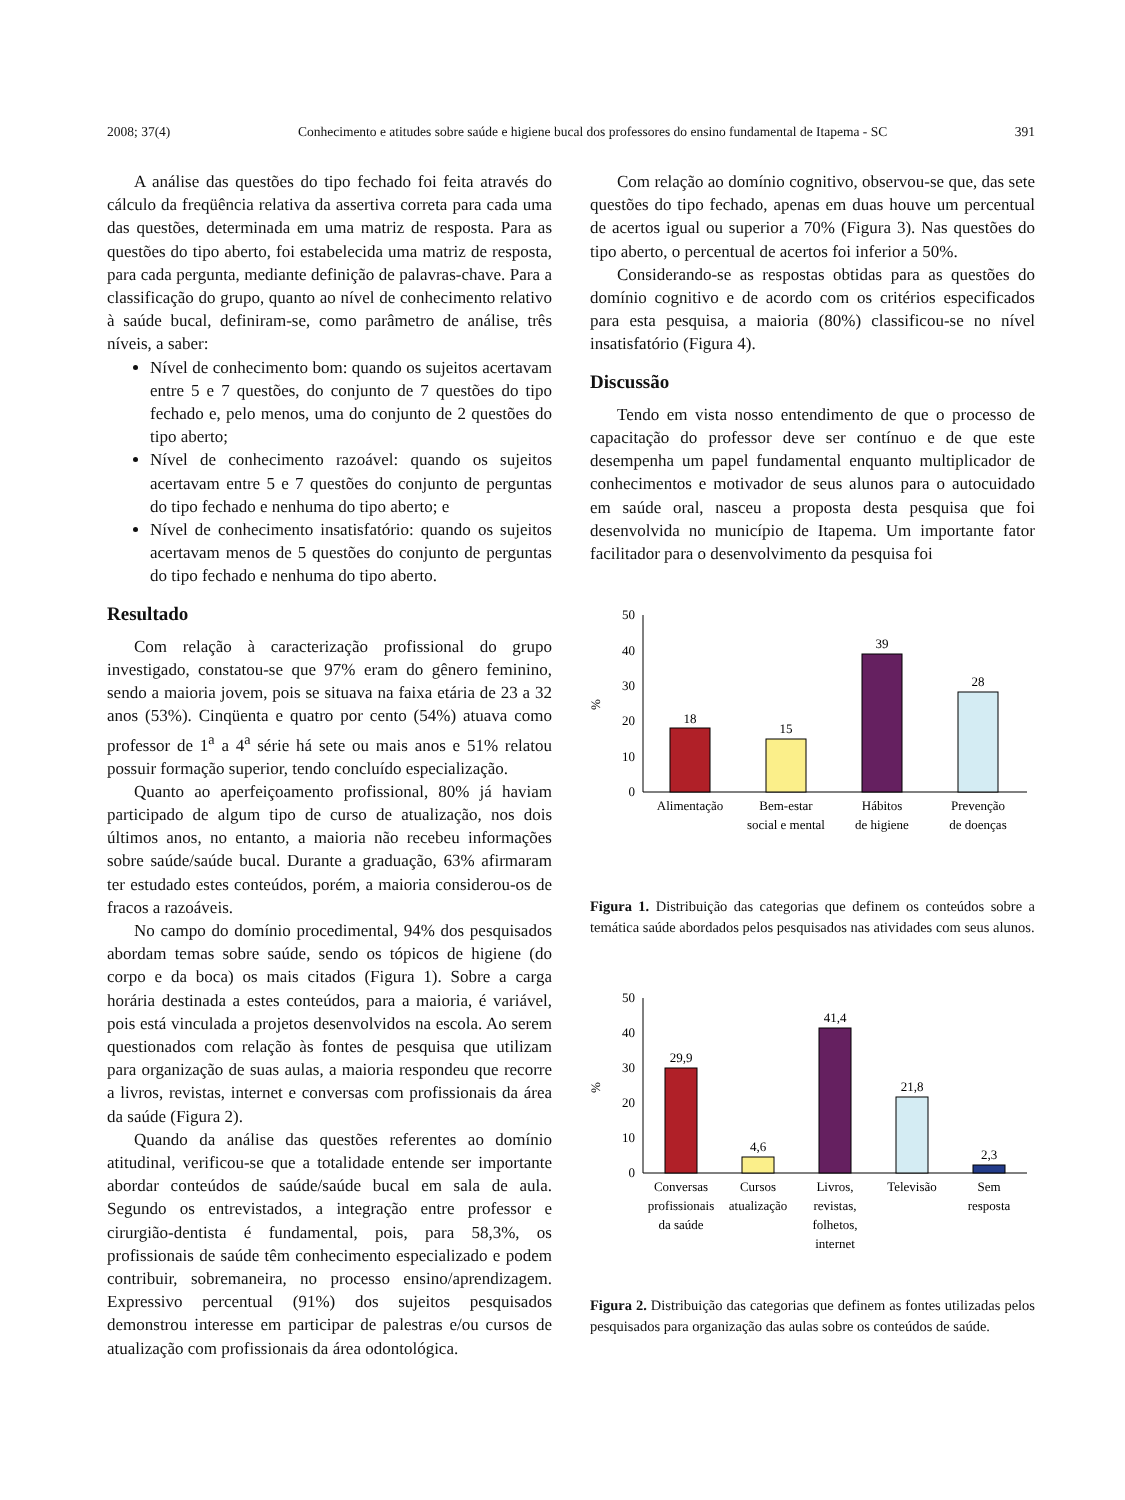2008; 37(4) Conhecimento e atitudes sobre saúde e higiene bucal dos professores do ensino fundamental de Itapema - SC 391
A análise das questões do tipo fechado foi feita através do cálculo da freqüência relativa da assertiva correta para cada uma das questões, determinada em uma matriz de resposta. Para as questões do tipo aberto, foi estabelecida uma matriz de resposta, para cada pergunta, mediante definição de palavras-chave. Para a classificação do grupo, quanto ao nível de conhecimento relativo à saúde bucal, definiram-se, como parâmetro de análise, três níveis, a saber:
Nível de conhecimento bom: quando os sujeitos acertavam entre 5 e 7 questões, do conjunto de 7 questões do tipo fechado e, pelo menos, uma do conjunto de 2 questões do tipo aberto;
Nível de conhecimento razoável: quando os sujeitos acertavam entre 5 e 7 questões do conjunto de perguntas do tipo fechado e nenhuma do tipo aberto; e
Nível de conhecimento insatisfatório: quando os sujeitos acertavam menos de 5 questões do conjunto de perguntas do tipo fechado e nenhuma do tipo aberto.
Resultado
Com relação à caracterização profissional do grupo investigado, constatou-se que 97% eram do gênero feminino, sendo a maioria jovem, pois se situava na faixa etária de 23 a 32 anos (53%). Cinqüenta e quatro por cento (54%) atuava como professor de 1<sup>a</sup> a 4<sup>a</sup> série há sete ou mais anos e 51% relatou possuir formação superior, tendo concluído especialização.
Quanto ao aperfeiçoamento profissional, 80% já haviam participado de algum tipo de curso de atualização, nos dois últimos anos, no entanto, a maioria não recebeu informações sobre saúde/saúde bucal. Durante a graduação, 63% afirmaram ter estudado estes conteúdos, porém, a maioria considerou-os de fracos a razoáveis.
No campo do domínio procedimental, 94% dos pesquisados abordam temas sobre saúde, sendo os tópicos de higiene (do corpo e da boca) os mais citados (Figura 1). Sobre a carga horária destinada a estes conteúdos, para a maioria, é variável, pois está vinculada a projetos desenvolvidos na escola. Ao serem questionados com relação às fontes de pesquisa que utilizam para organização de suas aulas, a maioria respondeu que recorre a livros, revistas, internet e conversas com profissionais da área da saúde (Figura 2).
Quando da análise das questões referentes ao domínio atitudinal, verificou-se que a totalidade entende ser importante abordar conteúdos de saúde/saúde bucal em sala de aula. Segundo os entrevistados, a integração entre professor e cirurgião-dentista é fundamental, pois, para 58,3%, os profissionais de saúde têm conhecimento especializado e podem contribuir, sobremaneira, no processo ensino/aprendizagem. Expressivo percentual (91%) dos sujeitos pesquisados demonstrou interesse em participar de palestras e/ou cursos de atualização com profissionais da área odontológica.
Com relação ao domínio cognitivo, observou-se que, das sete questões do tipo fechado, apenas em duas houve um percentual de acertos igual ou superior a 70% (Figura 3). Nas questões do tipo aberto, o percentual de acertos foi inferior a 50%.
Considerando-se as respostas obtidas para as questões do domínio cognitivo e de acordo com os critérios especificados para esta pesquisa, a maioria (80%) classificou-se no nível insatisfatório (Figura 4).
Discussão
Tendo em vista nosso entendimento de que o processo de capacitação do professor deve ser contínuo e de que este desempenha um papel fundamental enquanto multiplicador de conhecimentos e motivador de seus alunos para o autocuidado em saúde oral, nasceu a proposta desta pesquisa que foi desenvolvida no município de Itapema. Um importante fator facilitador para o desenvolvimento da pesquisa foi
50
40
30
20
10
0
%
18
15
39
28
Alimentação
Bem-estar
social e mental
Hábitos
de higiene
Prevenção
de doenças
Figura 1. Distribuição das categorias que definem os conteúdos sobre a temática saúde abordados pelos pesquisados nas atividades com seus alunos.
50
40
30
20
10
0
%
29,9
4,6
41,4
21,8
2,3
Conversas
profissionais
da saúde
Cursos
atualização
Livros,
revistas,
folhetos,
internet
Televisão
Sem
resposta
Figura 2. Distribuição das categorias que definem as fontes utilizadas pelos pesquisados para organização das aulas sobre os conteúdos de saúde.